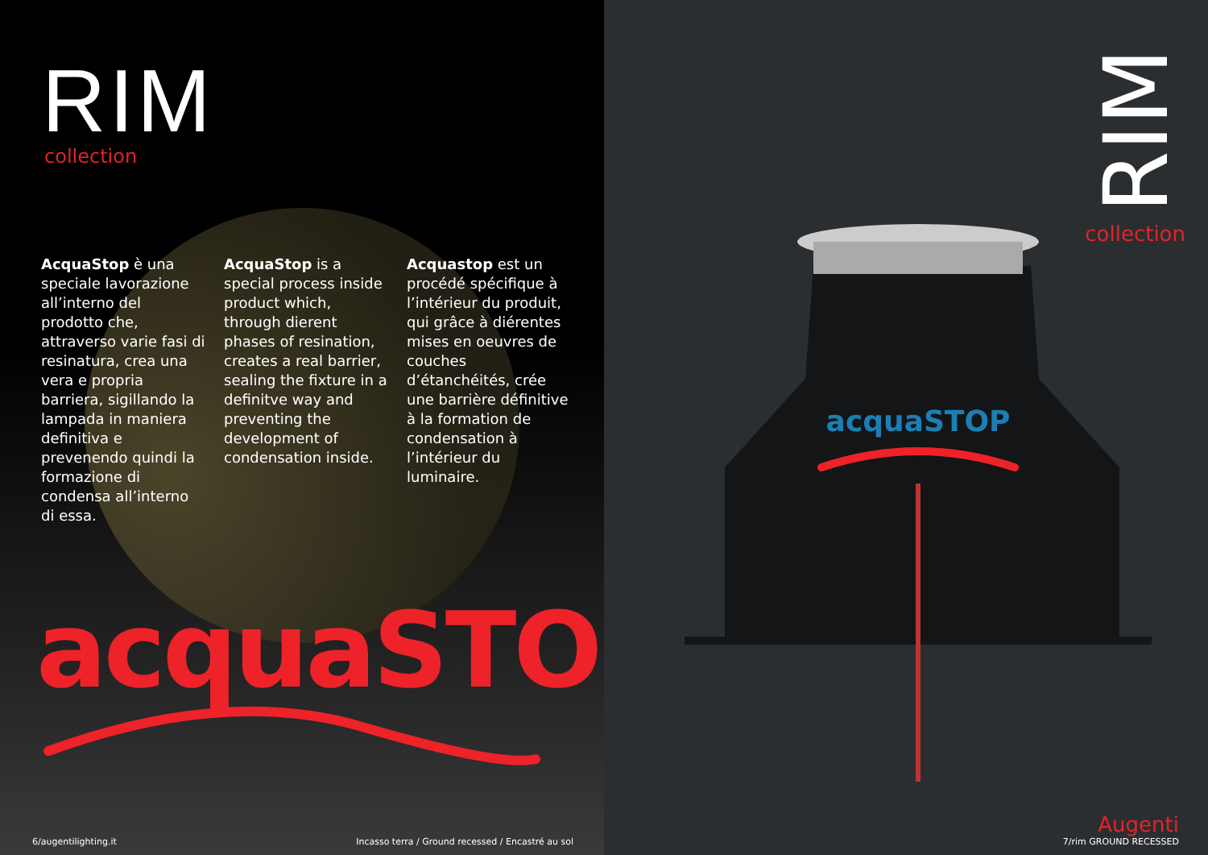RIM
collection
AcquaStop è una speciale lavorazione all’interno del prodotto che, attraverso varie fasi di resinatura, crea una vera e propria barriera, sigillando la lampada in maniera definitiva e prevenendo quindi la formazione di condensa all’interno di essa.
AcquaStop is a special process inside product which, through dierent phases of resination, creates a real barrier, sealing the fixture in a definitve way and preventing the development of condensation inside.
Acquastop est un procédé spécifique à l’intérieur du produit, qui grâce à diérentes mises en oeuvres de couches d’étanchéités, crée une barrière définitive à la formation de condensation à l’intérieur du luminaire.
acquaSTOP
6/augentilighting.it
Incasso terra / Ground recessed / Encastré au sol
RIM
collection
acquaSTOP
Augenti
7/rim GROUND RECESSED